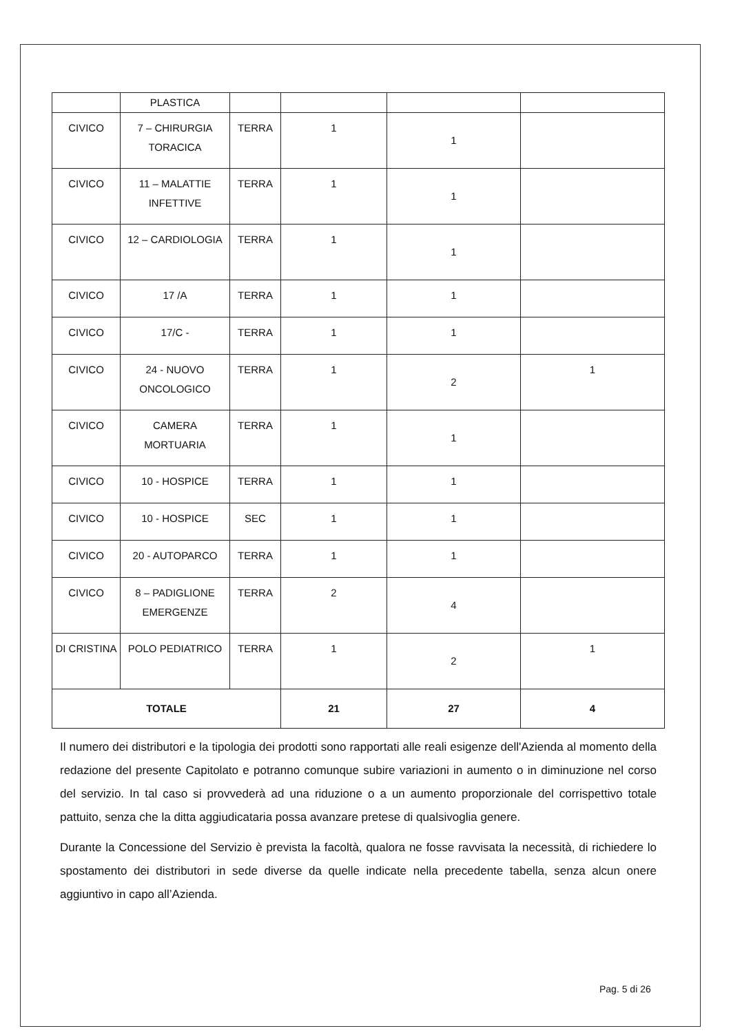| | PLASTICA | | | | |
| CIVICO | 7 – CHIRURGIA TORACICA | TERRA | 1 | 1 | |
| CIVICO | 11 – MALATTIE INFETTIVE | TERRA | 1 | 1 | |
| CIVICO | 12 – CARDIOLOGIA | TERRA | 1 | 1 | |
| CIVICO | 17 /A | TERRA | 1 | 1 | |
| CIVICO | 17/C - | TERRA | 1 | 1 | |
| CIVICO | 24 - NUOVO ONCOLOGICO | TERRA | 1 | 2 | 1 |
| CIVICO | CAMERA MORTUARIA | TERRA | 1 | 1 | |
| CIVICO | 10 - HOSPICE | TERRA | 1 | 1 | |
| CIVICO | 10 - HOSPICE | SEC | 1 | 1 | |
| CIVICO | 20 - AUTOPARCO | TERRA | 1 | 1 | |
| CIVICO | 8 – PADIGLIONE EMERGENZE | TERRA | 2 | 4 | |
| DI CRISTINA | POLO PEDIATRICO | TERRA | 1 | 2 | 1 |
| TOTALE | | | 21 | 27 | 4 |
Il numero dei distributori e la tipologia dei prodotti sono rapportati alle reali esigenze dell'Azienda al momento della redazione del presente Capitolato e potranno comunque subire variazioni in aumento o in diminuzione nel corso del servizio. In tal caso si provvederà ad una riduzione o a un aumento proporzionale del corrispettivo totale pattuito, senza che la ditta aggiudicataria possa avanzare pretese di qualsivoglia genere.
Durante la Concessione del Servizio è prevista la facoltà, qualora ne fosse ravvisata la necessità, di richiedere lo spostamento dei distributori in sede diverse da quelle indicate nella precedente tabella, senza alcun onere aggiuntivo in capo all’Azienda.
Pag. 5 di 26